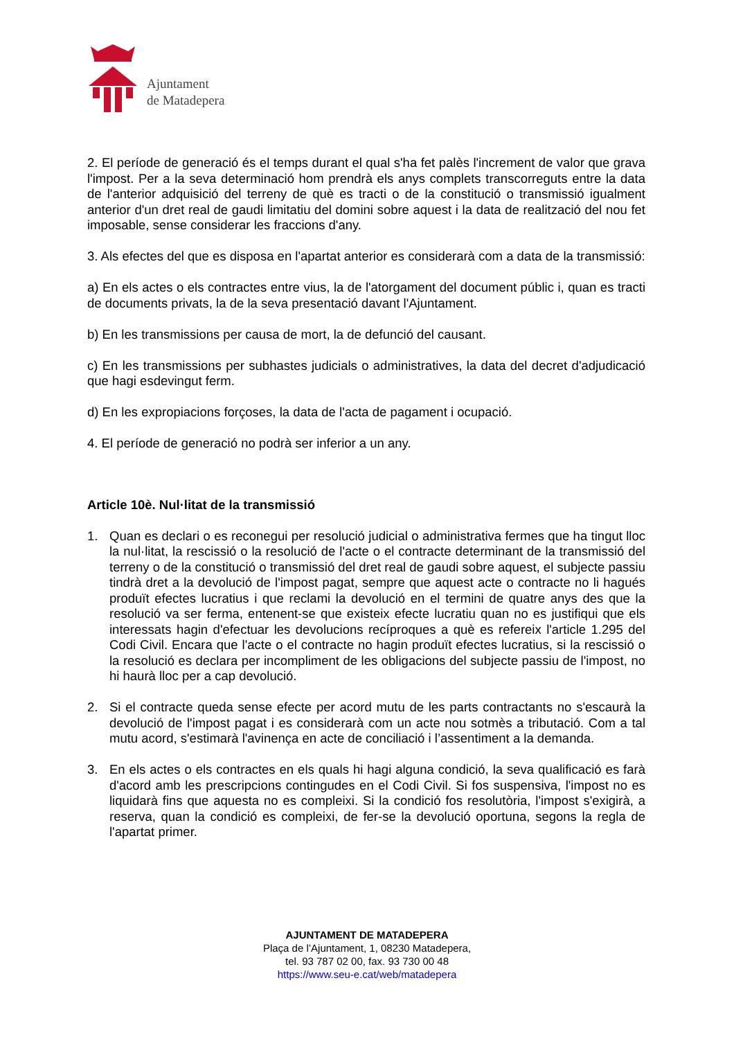Ajuntament
de Matadepera
2. El període de generació és el temps durant el qual s'ha fet palès l'increment de valor que grava l'impost. Per a la seva determinació hom prendrà els anys complets transcorreguts entre la data de l'anterior adquisició del terreny de què es tracti o de la constitució o transmissió igualment anterior d'un dret real de gaudi limitatiu del domini sobre aquest i la data de realització del nou fet imposable, sense considerar les fraccions d'any.
3. Als efectes del que es disposa en l'apartat anterior es considerarà com a data de la transmissió:
a) En els actes o els contractes entre vius, la de l'atorgament del document públic i, quan es tracti de documents privats, la de la seva presentació davant l'Ajuntament.
b) En les transmissions per causa de mort, la de defunció del causant.
c) En les transmissions per subhastes judicials o administratives, la data del decret d'adjudicació que hagi esdevingut ferm.
d) En les expropiacions forçoses, la data de l'acta de pagament i ocupació.
4. El període de generació no podrà ser inferior a un any.
Article 10è. Nul·litat de la transmissió
1. Quan es declari o es reconegui per resolució judicial o administrativa fermes que ha tingut lloc la nul·litat, la rescissió o la resolució de l'acte o el contracte determinant de la transmissió del terreny o de la constitució o transmissió del dret real de gaudi sobre aquest, el subjecte passiu tindrà dret a la devolució de l'impost pagat, sempre que aquest acte o contracte no li hagués produït efectes lucratius i que reclami la devolució en el termini de quatre anys des que la resolució va ser ferma, entenent-se que existeix efecte lucratiu quan no es justifiqui que els interessats hagin d'efectuar les devolucions recíproques a què es refereix l'article 1.295 del Codi Civil. Encara que l'acte o el contracte no hagin produït efectes lucratius, si la rescissió o la resolució es declara per incompliment de les obligacions del subjecte passiu de l'impost, no hi haurà lloc per a cap devolució.
2. Si el contracte queda sense efecte per acord mutu de les parts contractants no s'escaurà la devolució de l'impost pagat i es considerarà com un acte nou sotmès a tributació. Com a tal mutu acord, s'estimarà l'avinença en acte de conciliació i l’assentiment a la demanda.
3. En els actes o els contractes en els quals hi hagi alguna condició, la seva qualificació es farà d'acord amb les prescripcions contingudes en el Codi Civil. Si fos suspensiva, l'impost no es liquidarà fins que aquesta no es compleixi. Si la condició fos resolutòria, l'impost s'exigirà, a reserva, quan la condició es compleixi, de fer-se la devolució oportuna, segons la regla de l'apartat primer.
AJUNTAMENT DE MATADEPERA
Plaça de l’Ajuntament, 1, 08230 Matadepera,
tel. 93 787 02 00, fax. 93 730 00 48
https://www.seu-e.cat/web/matadepera